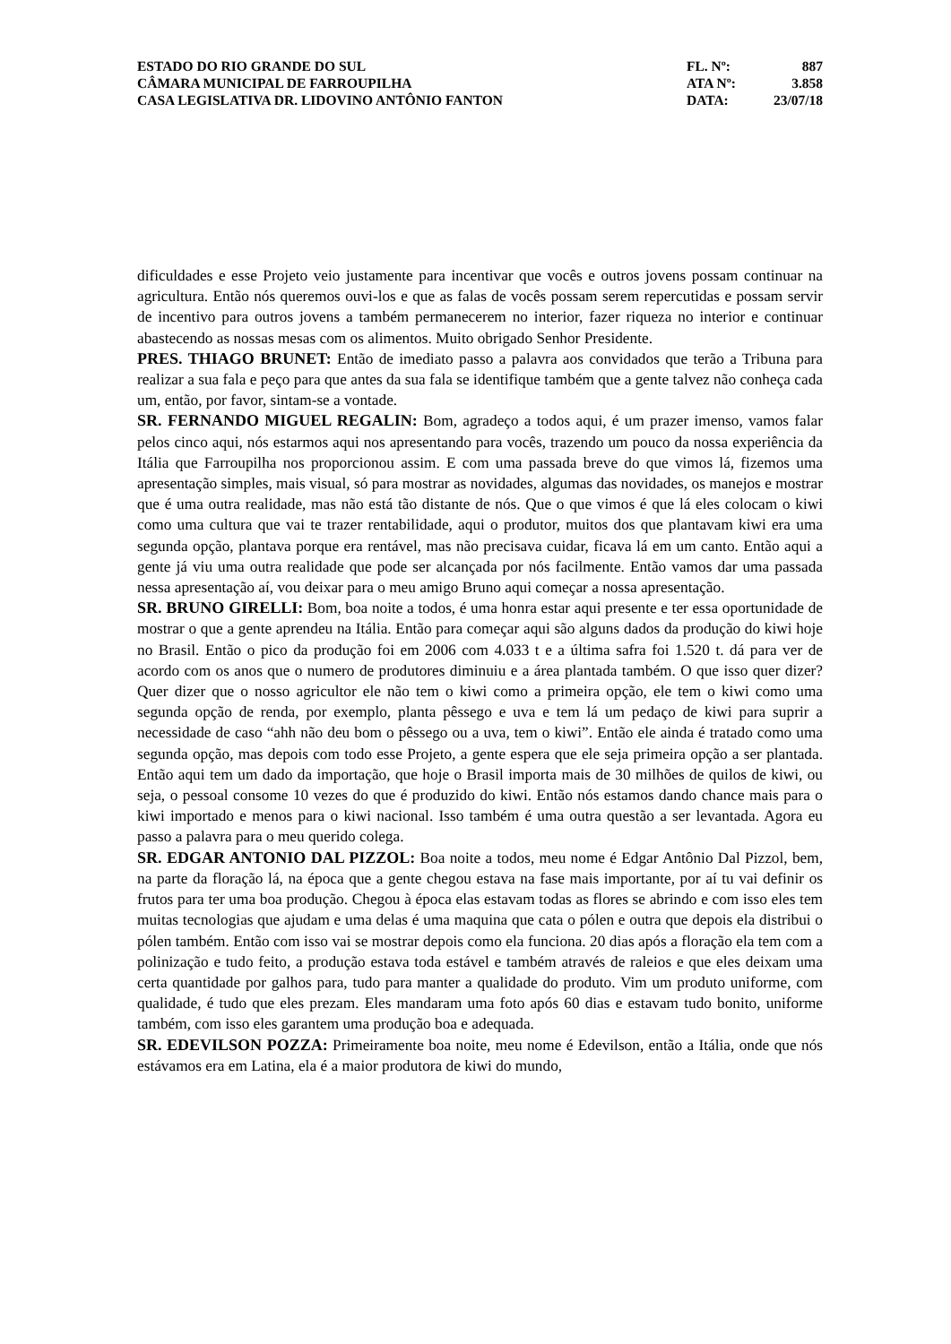ESTADO DO RIO GRANDE DO SUL
CÂMARA MUNICIPAL DE FARROUPILHA
CASA LEGISLATIVA DR. LIDOVINO ANTÔNIO FANTON
FL. Nº: 887
ATA Nº: 3.858
DATA: 23/07/18
dificuldades e esse Projeto veio justamente para incentivar que vocês e outros jovens possam continuar na agricultura. Então nós queremos ouvi-los e que as falas de vocês possam serem repercutidas e possam servir de incentivo para outros jovens a também permanecerem no interior, fazer riqueza no interior e continuar abastecendo as nossas mesas com os alimentos. Muito obrigado Senhor Presidente.
PRES. THIAGO BRUNET: Então de imediato passo a palavra aos convidados que terão a Tribuna para realizar a sua fala e peço para que antes da sua fala se identifique também que a gente talvez não conheça cada um, então, por favor, sintam-se a vontade.
SR. FERNANDO MIGUEL REGALIN: Bom, agradeço a todos aqui, é um prazer imenso, vamos falar pelos cinco aqui, nós estarmos aqui nos apresentando para vocês, trazendo um pouco da nossa experiência da Itália que Farroupilha nos proporcionou assim. E com uma passada breve do que vimos lá, fizemos uma apresentação simples, mais visual, só para mostrar as novidades, algumas das novidades, os manejos e mostrar que é uma outra realidade, mas não está tão distante de nós. Que o que vimos é que lá eles colocam o kiwi como uma cultura que vai te trazer rentabilidade, aqui o produtor, muitos dos que plantavam kiwi era uma segunda opção, plantava porque era rentável, mas não precisava cuidar, ficava lá em um canto. Então aqui a gente já viu uma outra realidade que pode ser alcançada por nós facilmente. Então vamos dar uma passada nessa apresentação aí, vou deixar para o meu amigo Bruno aqui começar a nossa apresentação.
SR. BRUNO GIRELLI: Bom, boa noite a todos, é uma honra estar aqui presente e ter essa oportunidade de mostrar o que a gente aprendeu na Itália. Então para começar aqui são alguns dados da produção do kiwi hoje no Brasil. Então o pico da produção foi em 2006 com 4.033 t e a última safra foi 1.520 t. dá para ver de acordo com os anos que o numero de produtores diminuiu e a área plantada também. O que isso quer dizer? Quer dizer que o nosso agricultor ele não tem o kiwi como a primeira opção, ele tem o kiwi como uma segunda opção de renda, por exemplo, planta pêssego e uva e tem lá um pedaço de kiwi para suprir a necessidade de caso “ahh não deu bom o pêssego ou a uva, tem o kiwi”. Então ele ainda é tratado como uma segunda opção, mas depois com todo esse Projeto, a gente espera que ele seja primeira opção a ser plantada. Então aqui tem um dado da importação, que hoje o Brasil importa mais de 30 milhões de quilos de kiwi, ou seja, o pessoal consome 10 vezes do que é produzido do kiwi. Então nós estamos dando chance mais para o kiwi importado e menos para o kiwi nacional. Isso também é uma outra questão a ser levantada. Agora eu passo a palavra para o meu querido colega.
SR. EDGAR ANTONIO DAL PIZZOL: Boa noite a todos, meu nome é Edgar Antônio Dal Pizzol, bem, na parte da floração lá, na época que a gente chegou estava na fase mais importante, por aí tu vai definir os frutos para ter uma boa produção. Chegou à época elas estavam todas as flores se abrindo e com isso eles tem muitas tecnologias que ajudam e uma delas é uma maquina que cata o pólen e outra que depois ela distribui o pólen também. Então com isso vai se mostrar depois como ela funciona. 20 dias após a floração ela tem com a polinização e tudo feito, a produção estava toda estável e também através de raleios e que eles deixam uma certa quantidade por galhos para, tudo para manter a qualidade do produto. Vim um produto uniforme, com qualidade, é tudo que eles prezam. Eles mandaram uma foto após 60 dias e estavam tudo bonito, uniforme também, com isso eles garantem uma produção boa e adequada.
SR. EDEVILSON POZZA: Primeiramente boa noite, meu nome é Edevilson, então a Itália, onde que nós estávamos era em Latina, ela é a maior produtora de kiwi do mundo,